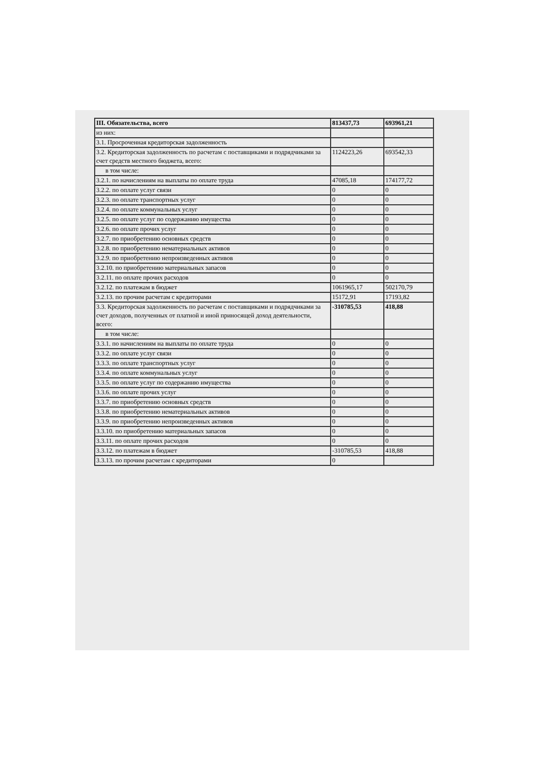| III. Обязательства, всего | 813437,73 | 693961,21 |
| из них: | | |
| 3.1. Просроченная кредиторская задолженность | | |
| 3.2. Кредиторская задолженность по расчетам с поставщиками и подрядчиками за счет средств местного бюджета, всего: | 1124223,26 | 693542,33 |
| в том числе: | | |
| 3.2.1. по начислениям на выплаты по оплате труда | 47085,18 | 174177,72 |
| 3.2.2. по оплате услуг связи | 0 | 0 |
| 3.2.3. по оплате транспортных услуг | 0 | 0 |
| 3.2.4. по оплате коммунальных услуг | 0 | 0 |
| 3.2.5. по оплате услуг по содержанию имущества | 0 | 0 |
| 3.2.6. по оплате прочих услуг | 0 | 0 |
| 3.2.7. по приобретению основных средств | 0 | 0 |
| 3.2.8. по приобретению нематериальных активов | 0 | 0 |
| 3.2.9. по приобретению непроизведенных активов | 0 | 0 |
| 3.2.10. по приобретению материальных запасов | 0 | 0 |
| 3.2.11. по оплате прочих расходов | 0 | 0 |
| 3.2.12. по платежам в бюджет | 1061965,17 | 502170,79 |
| 3.2.13. по прочим расчетам с кредиторами | 15172,91 | 17193,82 |
| 3.3. Кредиторская задолженность по расчетам с поставщиками и подрядчиками за счет доходов, полученных от платной и иной приносящей доход деятельности, всего: | -310785,53 | 418,88 |
| в том числе: | | |
| 3.3.1. по начислениям на выплаты по оплате труда | 0 | 0 |
| 3.3.2. по оплате услуг связи | 0 | 0 |
| 3.3.3. по оплате транспортных услуг | 0 | 0 |
| 3.3.4. по оплате коммунальных услуг | 0 | 0 |
| 3.3.5. по оплате услуг по содержанию имущества | 0 | 0 |
| 3.3.6. по оплате прочих услуг | 0 | 0 |
| 3.3.7. по приобретению основных средств | 0 | 0 |
| 3.3.8. по приобретению нематериальных активов | 0 | 0 |
| 3.3.9. по приобретению непроизведенных активов | 0 | 0 |
| 3.3.10. по приобретению материальных запасов | 0 | 0 |
| 3.3.11. по оплате прочих расходов | 0 | 0 |
| 3.3.12. по платежам в бюджет | -310785,53 | 418,88 |
| 3.3.13. по прочим расчетам с кредиторами | 0 | |